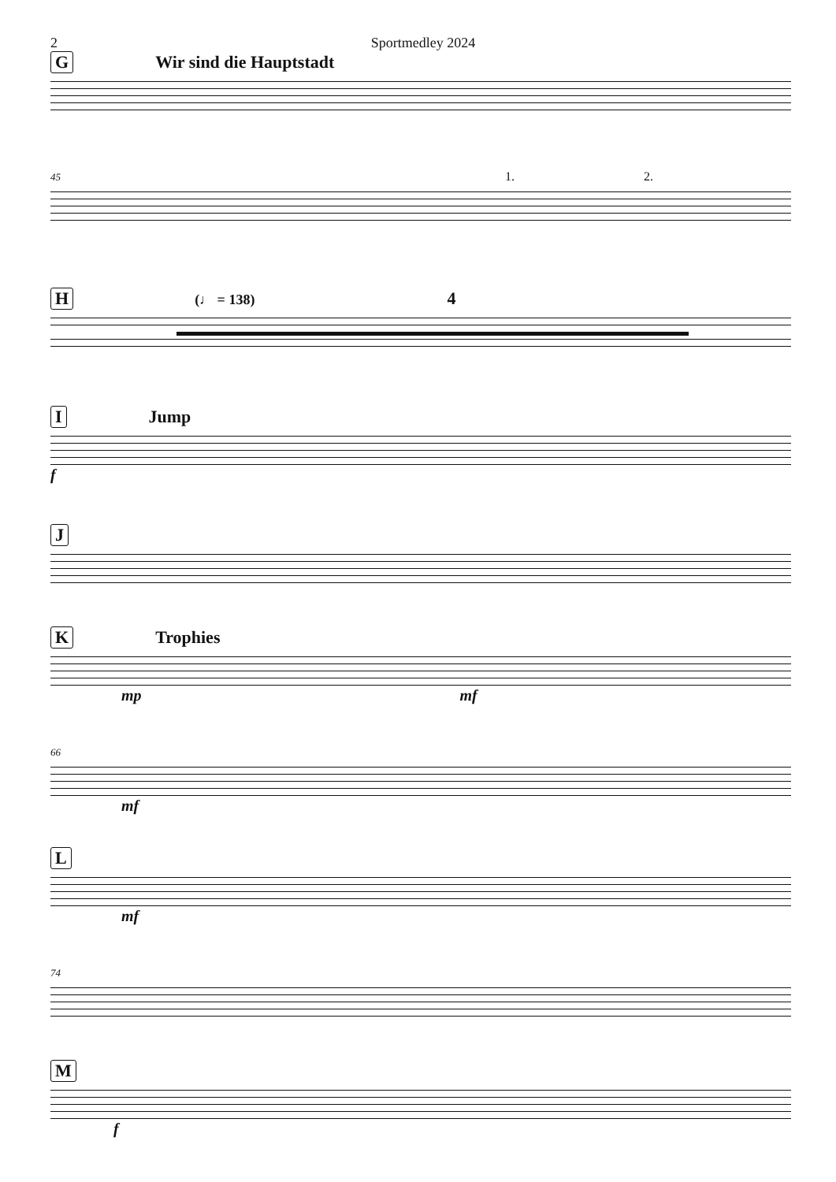2 Sportmedley 2024
G Wir sind die Hauptstadt
45 1. 2.
H (♩ = 138) 4
I Jump
f
J
K Trophies
mp mf
66
mf
L
mf
74
M
f